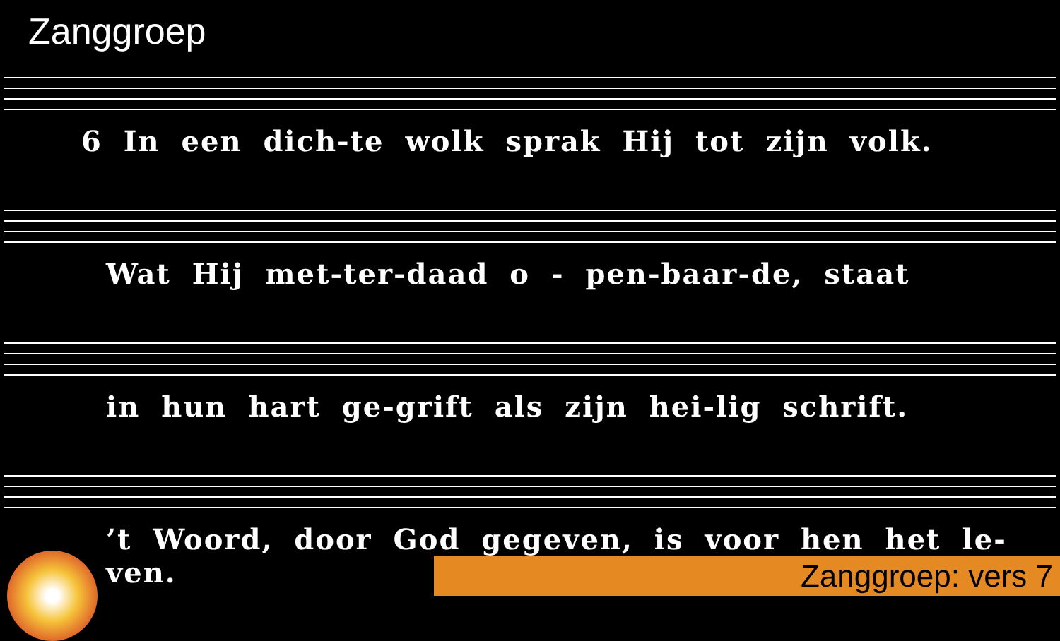Zanggroep
6 In een dich-te wolk sprak Hij tot zijn volk.
Wat Hij met-ter-daad o - pen-baar-de, staat
in hun hart ge-grift als zijn hei-lig schrift.
’t Woord, door God gegeven, is voor hen het le-ven.
Zanggroep: vers 7